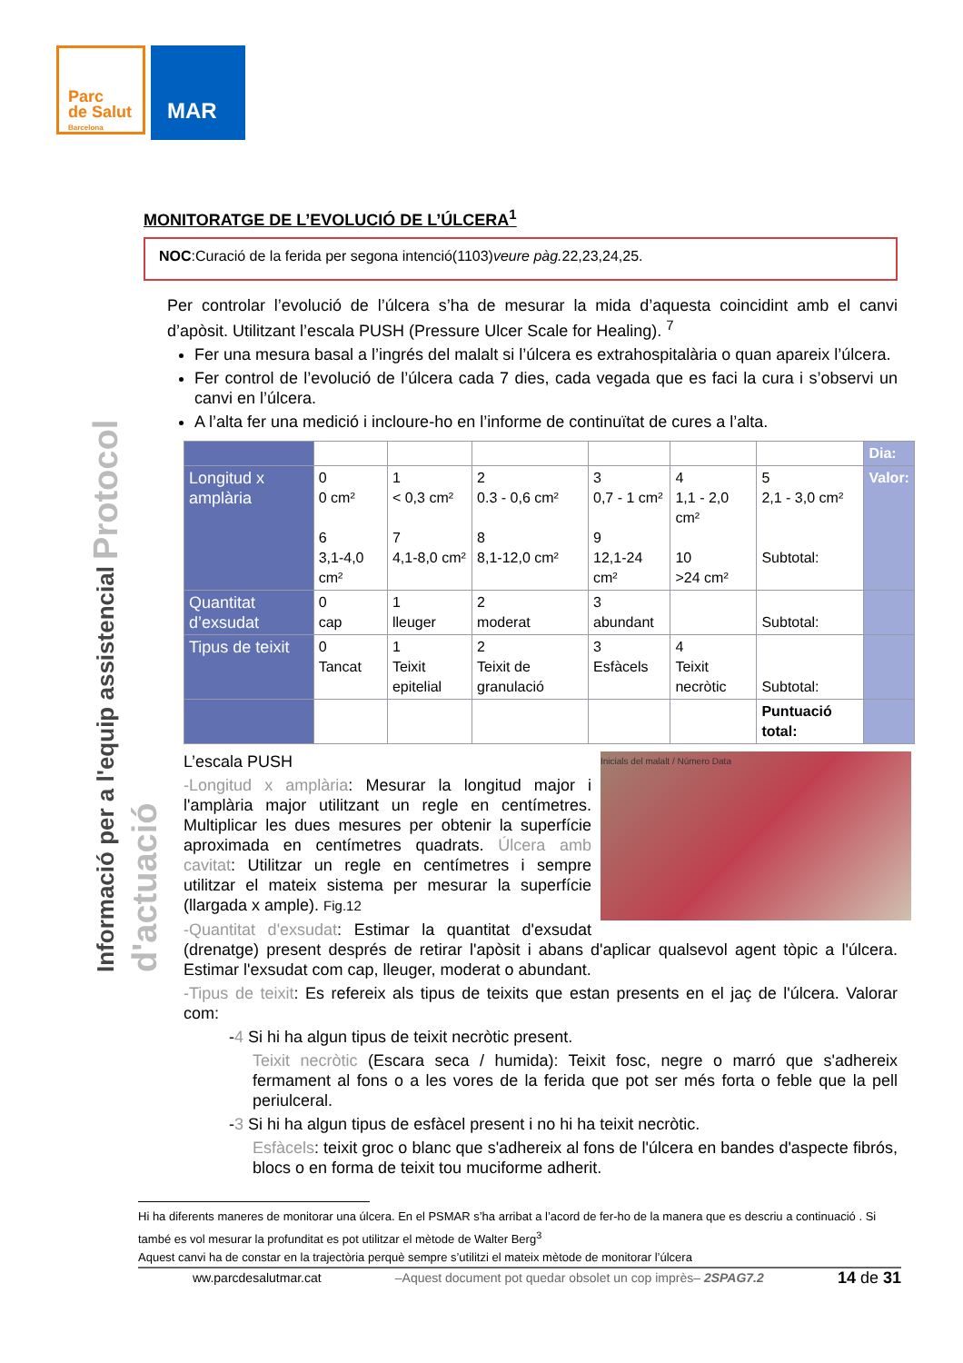Parc
de Salut
Barcelona
MAR
Informació per a l'equip assistencial Protocol d'actuació
MONITORATGE DE L’EVOLUCIÓ DE L’ÚLCERA<sup>1</sup>
NOC:Curació de la ferida per segona intenció(1103)veure pàg. 22,23,24,25.
Per controlar l’evolució de l’úlcera s’ha de mesurar la mida d’aquesta coincidint amb el canvi d’apòsit. Utilitzant l’escala PUSH (Pressure Ulcer Scale for Healing). <sup>7</sup>
Fer una mesura basal a l’ingrés del malalt si l’úlcera es extrahospitalària o quan apareix l’úlcera.
Fer control de l’evolució de l’úlcera cada 7 dies, cada vegada que es faci la cura i s’observi un canvi en l’úlcera.
A l’alta fer una medició i incloure-ho en l’informe de continuïtat de cures a l’alta.
| | | | | | | | Dia: |
| Longitud x amplària | 0 0 cm² 6 3,1-4,0 cm² | 1 < 0,3 cm² 7 4,1-8,0 cm² | 2 0.3 - 0,6 cm² 8 8,1-12,0 cm² | 3 0,7 - 1 cm² 9 12,1-24 cm² | 4 1,1 - 2,0 cm² 10 >24 cm² | 5 2,1 - 3,0 cm² Subtotal: | Valor: |
| Quantitat d’exsudat | 0 cap | 1 lleuger | 2 moderat | 3 abundant | | Subtotal: | |
| Tipus de teixit | 0 Tancat | 1 Teixit epitelial | 2 Teixit de granulació | 3 Esfàcels | 4 Teixit necròtic | Subtotal: | |
| | | | | | | Puntuació total: | |
Inicials del malalt / Número Data
L’escala PUSH
-Longitud x amplària: Mesurar la longitud major i l'amplària major utilitzant un regle en centímetres. Multiplicar les dues mesures per obtenir la superfície aproximada en centímetres quadrats. Úlcera amb cavitat: Utilitzar un regle en centímetres i sempre utilitzar el mateix sistema per mesurar la superfície (llargada x ample). Fig.12
-Quantitat d'exsudat: Estimar la quantitat d'exsudat (drenatge) present després de retirar l'apòsit i abans d'aplicar qualsevol agent tòpic a l'úlcera. Estimar l'exsudat com cap, lleuger, moderat o abundant.
-Tipus de teixit: Es refereix als tipus de teixits que estan presents en el jaç de l'úlcera. Valorar com:
-4 Si hi ha algun tipus de teixit necròtic present.
Teixit necròtic (Escara seca / humida): Teixit fosc, negre o marró que s'adhereix fermament al fons o a les vores de la ferida que pot ser més forta o feble que la pell periulceral.
-3 Si hi ha algun tipus de esfàcel present i no hi ha teixit necròtic.
Esfàcels: teixit groc o blanc que s'adhereix al fons de l'úlcera en bandes d'aspecte fibrós, blocs o en forma de teixit tou muciforme adherit.
Hi ha diferents maneres de monitorar una úlcera. En el PSMAR s’ha arribat a l’acord de fer-ho de la manera que es descriu a continuació . Si també es vol mesurar la profunditat es pot utilitzar el mètode de Walter Berg<sup>3</sup>
Aquest canvi ha de constar en la trajectòria perquè sempre s’utilitzi el mateix mètode de monitorar l’úlcera
ww.parcdesalutmar.cat –Aquest document pot quedar obsolet un cop imprès– 2SPAG7.2 14 de 31